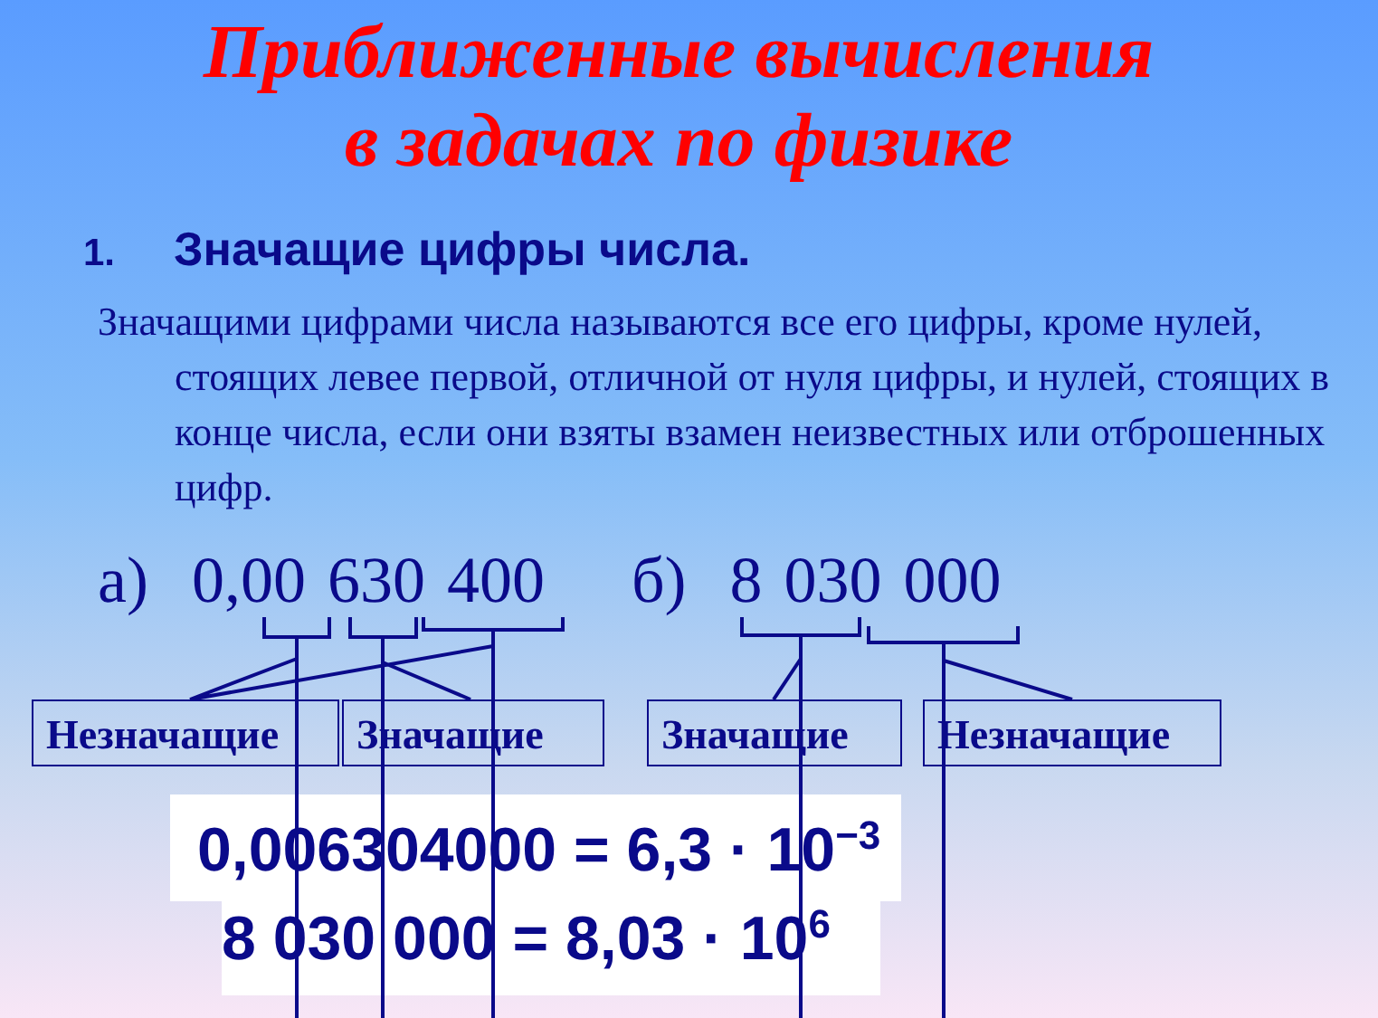Приближенные вычисления
в задачах по физике
1. Значащие цифры числа.
Значащими цифрами числа называются все его цифры, кроме нулей, стоящих левее первой, отличной от нуля цифры, и нулей, стоящих в конце числа, если они взяты взамен неизвестных или отброшенных цифр.
а) 0,00 630 400 б) 8 030 000
Незначащие Значащие Значащие Незначащие
0,006304000 = 6,3 · 10<sup>−3</sup>
8 030 000 = 8,03 · 10<sup>6</sup>